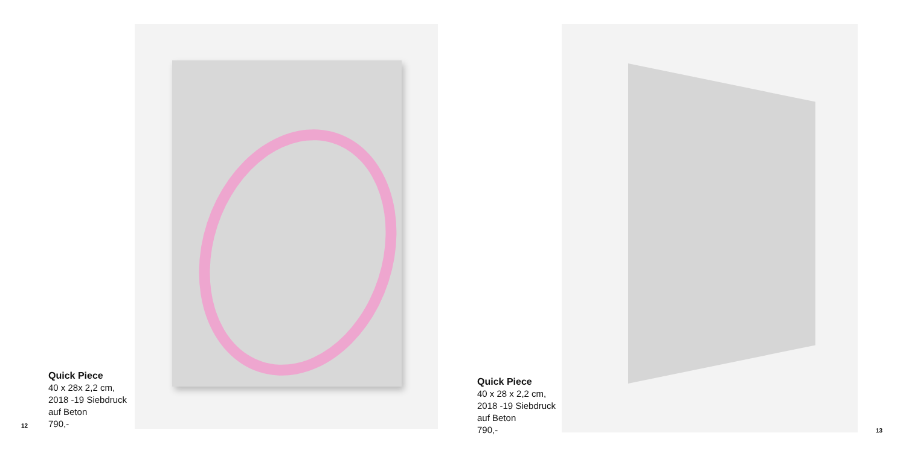12
Quick Piece
40 x 28x 2,2 cm,
2018 -19 Siebdruck
auf Beton
790,-
Quick Piece
40 x 28 x 2,2 cm,
2018 -19 Siebdruck
auf Beton
790,-
13